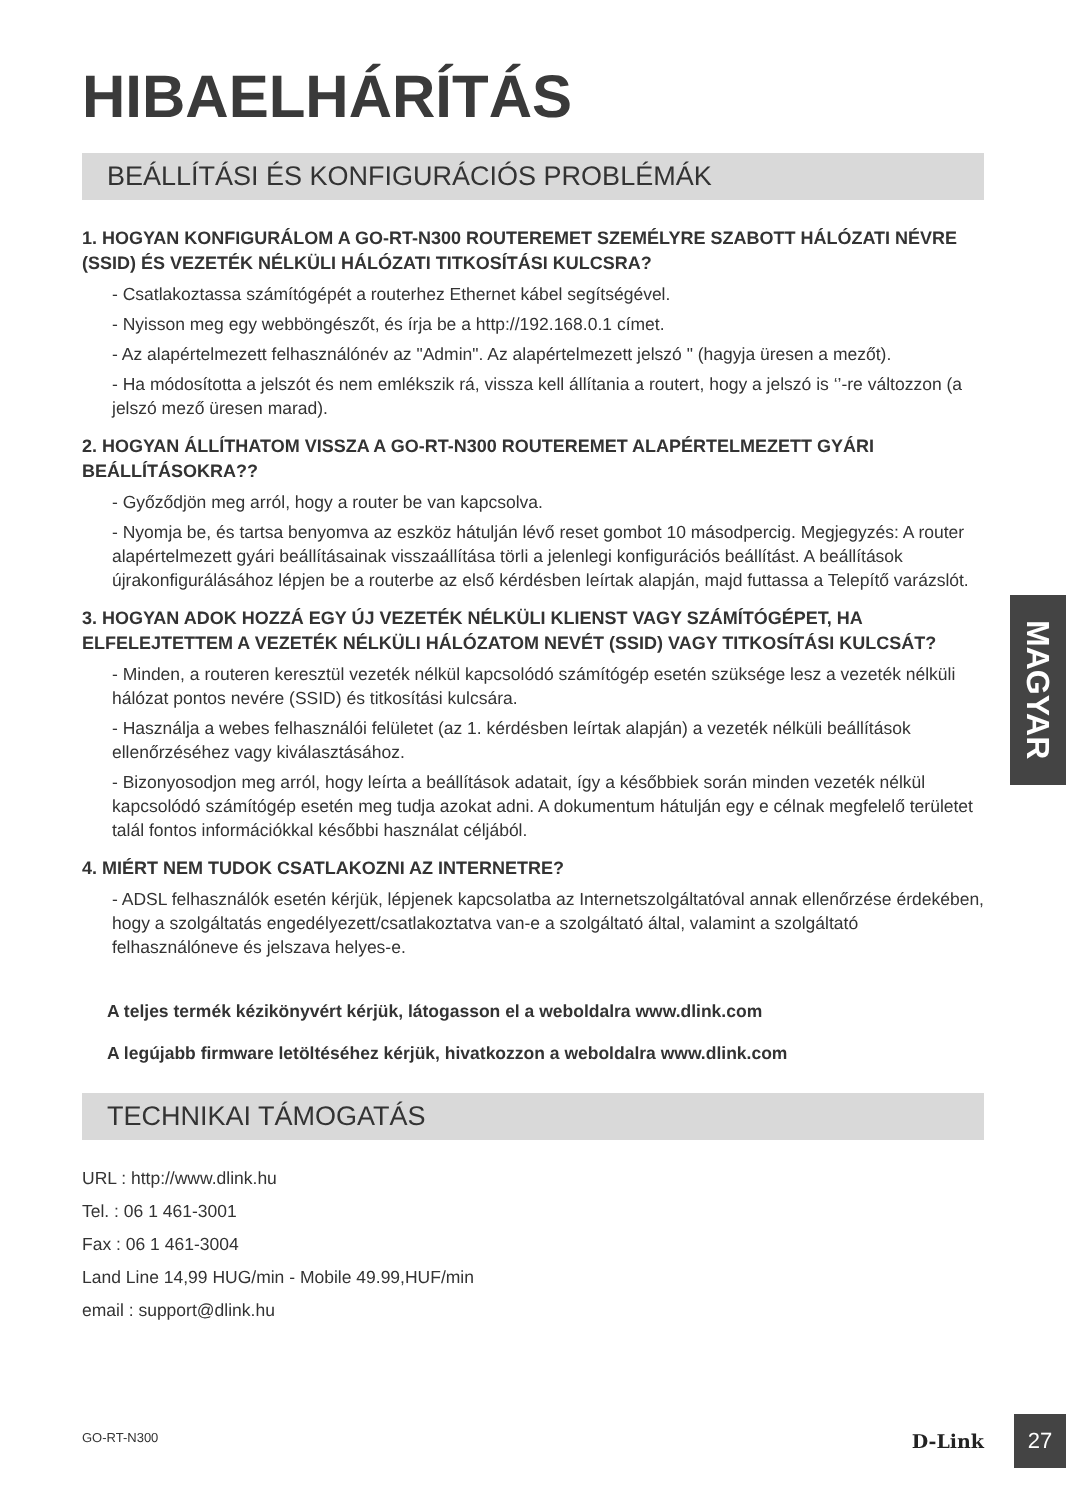HIBAELHÁRÍTÁS
BEÁLLÍTÁSI ÉS KONFIGURÁCIÓS PROBLÉMÁK
1. HOGYAN KONFIGURÁLOM A GO-RT-N300 ROUTEREMET SZEMÉLYRE SZABOTT HÁLÓZATI NÉVRE (SSID) ÉS VEZETÉK NÉLKÜLI HÁLÓZATI TITKOSÍTÁSI KULCSRA?
- Csatlakoztassa számítógépét a routerhez Ethernet kábel segítségével.
- Nyisson meg egy webböngészőt, és írja be a http://192.168.0.1 címet.
- Az alapértelmezett felhasználónév az "Admin". Az alapértelmezett jelszó " (hagyja üresen a mezőt).
- Ha módosította a jelszót és nem emlékszik rá, vissza kell állítania a routert, hogy a jelszó is ‘’-re változzon (a jelszó mező üresen marad).
2. HOGYAN ÁLLÍTHATOM VISSZA A GO-RT-N300 ROUTEREMET ALAPÉRTELMEZETT GYÁRI BEÁLLÍTÁSOKRA??
- Győződjön meg arról, hogy a router be van kapcsolva.
- Nyomja be, és tartsa benyomva az eszköz hátulján lévő reset gombot 10 másodpercig. Megjegyzés: A router alapértelmezett gyári beállításainak visszaállítása törli a jelenlegi konfigurációs beállítást. A beállítások újrakonfigurálásához lépjen be a routerbe az első kérdésben leírtak alapján, majd futtassa a Telepítő varázslót.
3. HOGYAN ADOK HOZZÁ EGY ÚJ VEZETÉK NÉLKÜLI KLIENST VAGY SZÁMÍTÓGÉPET, HA ELFELEJTETTEM A VEZETÉK NÉLKÜLI HÁLÓZATOM NEVÉT (SSID) VAGY TITKOSÍTÁSI KULCSÁT?
- Minden, a routeren keresztül vezeték nélkül kapcsolódó számítógép esetén szüksége lesz a vezeték nélküli hálózat pontos nevére (SSID) és titkosítási kulcsára.
- Használja a webes felhasználói felületet (az 1. kérdésben leírtak alapján) a vezeték nélküli beállítások ellenőrzéséhez vagy kiválasztásához.
- Bizonyosodjon meg arról, hogy leírta a beállítások adatait, így a későbbiek során minden vezeték nélkül kapcsolódó számítógép esetén meg tudja azokat adni. A dokumentum hátulján egy e célnak megfelelő területet talál fontos információkkal későbbi használat céljából.
4. MIÉRT NEM TUDOK CSATLAKOZNI AZ INTERNETRE?
- ADSL felhasználók esetén kérjük, lépjenek kapcsolatba az Internetszolgáltatóval annak ellenőrzése érdekében, hogy a szolgáltatás engedélyezett/csatlakoztatva van-e a szolgáltató által, valamint a szolgáltató felhasználóneve és jelszava helyes-e.
A teljes termék kézikönyvért kérjük, látogasson el a weboldalra www.dlink.com
A legújabb firmware letöltéséhez kérjük, hivatkozzon a weboldalra www.dlink.com
TECHNIKAI TÁMOGATÁS
URL : http://www.dlink.hu
Tel. : 06 1 461-3001
Fax : 06 1 461-3004
Land Line 14,99 HUG/min - Mobile 49.99,HUF/min
email : support@dlink.hu
MAGYAR
GO-RT-N300 D-Link 27